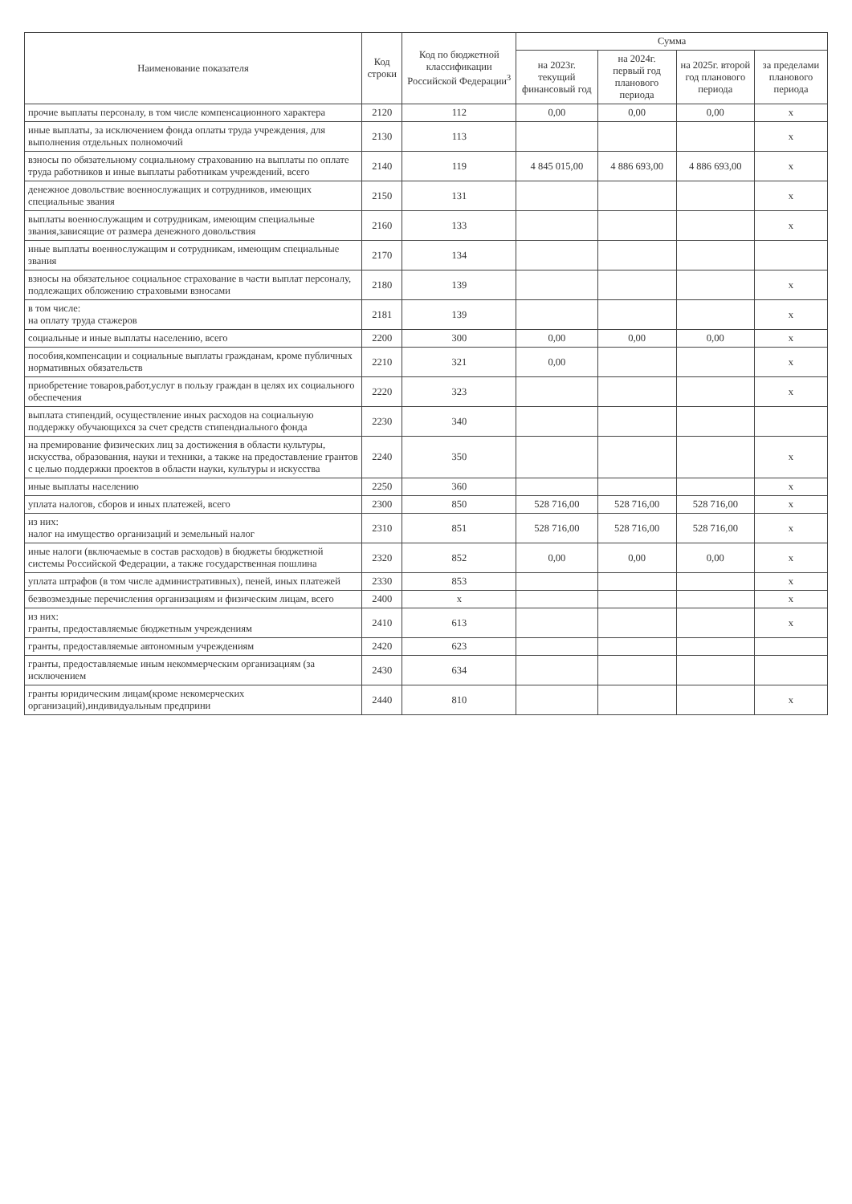| Наименование показателя | Код строки | Код по бюджетной классификации Российской Федерации<sup>3</sup> | Сумма | | | |
| --- | --- | --- | --- | --- | --- | --- |
| | | | на 2023г. текущий финансовый год | на 2024г. первый год планового периода | на 2025г. второй год планового периода | за пределами планового периода |
| прочие выплаты персоналу, в том числе компенсационного характера | 2120 | 112 | 0,00 | 0,00 | 0,00 | x |
| иные выплаты, за исключением фонда оплаты труда учреждения, для выполнения отдельных полномочий | 2130 | 113 | | | | x |
| взносы по обязательному социальному страхованию на выплаты по оплате труда работников и иные выплаты работникам учреждений, всего | 2140 | 119 | 4 845 015,00 | 4 886 693,00 | 4 886 693,00 | x |
| денежное довольствие военнослужащих и сотрудников, имеющих специальные звания | 2150 | 131 | | | | x |
| выплаты военнослужащим и сотрудникам, имеющим специальные звания,зависящие от размера денежного довольствия | 2160 | 133 | | | | x |
| иные выплаты военнослужащим и сотрудникам, имеющим специальные звания | 2170 | 134 | | | | |
| взносы на обязательное социальное страхование в части выплат персоналу, подлежащих обложению страховыми взносами | 2180 | 139 | | | | x |
| в том числе: на оплату труда стажеров | 2181 | 139 | | | | x |
| социальные и иные выплаты населению, всего | 2200 | 300 | 0,00 | 0,00 | 0,00 | x |
| пособия,компенсации и социальные выплаты гражданам, кроме публичных нормативных обязательств | 2210 | 321 | 0,00 | | | x |
| приобретение товаров,работ,услуг в пользу граждан в целях их социального обеспечения | 2220 | 323 | | | | x |
| выплата стипендий, осуществление иных расходов на социальную поддержку обучающихся за счет средств стипендиального фонда | 2230 | 340 | | | | |
| на премирование физических лиц за достижения в области культуры, искусства, образования, науки и техники, а также на предоставление грантов с целью поддержки проектов в области науки, культуры и искусства | 2240 | 350 | | | | x |
| иные выплаты населению | 2250 | 360 | | | | x |
| уплата налогов, сборов и иных платежей, всего | 2300 | 850 | 528 716,00 | 528 716,00 | 528 716,00 | x |
| из них: налог на имущество организаций и земельный налог | 2310 | 851 | 528 716,00 | 528 716,00 | 528 716,00 | x |
| иные налоги (включаемые в состав расходов) в бюджеты бюджетной системы Российской Федерации, а также государственная пошлина | 2320 | 852 | 0,00 | 0,00 | 0,00 | x |
| уплата штрафов (в том числе административных), пеней, иных платежей | 2330 | 853 | | | | x |
| безвозмездные перечисления организациям и физическим лицам, всего | 2400 | x | | | | x |
| из них: гранты, предоставляемые бюджетным учреждениям | 2410 | 613 | | | | x |
| гранты, предоставляемые автономным учреждениям | 2420 | 623 | | | | |
| гранты, предоставляемые иным некоммерческим организациям (за исключением | 2430 | 634 | | | | |
| гранты юридическим лицам(кроме некомерческих организаций),индивидуальным предприни | 2440 | 810 | | | | x |